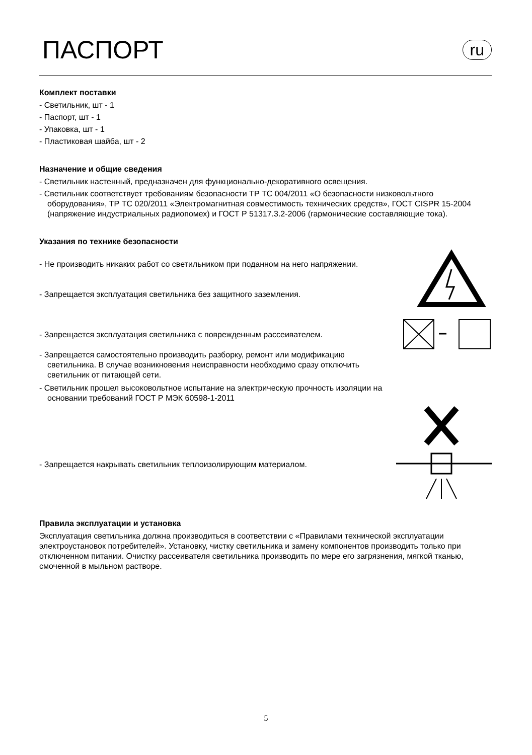ПАСПОРТ
ru
Комплект поставки
- Светильник, шт - 1
- Паспорт, шт - 1
- Упаковка, шт - 1
- Пластиковая шайба, шт - 2
Назначение и общие сведения
- Светильник настенный, предназначен для функционально-декоративного освещения.
- Светильник соответствует требованиям безопасности ТР ТС 004/2011 «О безопасности низковольтного оборудования», ТР ТС 020/2011 «Электромагнитная совместимость технических средств», ГОСТ CISPR 15-2004 (напряжение индустриальных радиопомех) и ГОСТ Р 51317.3.2-2006 (гармонические составляющие тока).
Указания по технике безопасности
- Не производить никаких работ со светильником при поданном на него напряжении.
- Запрещается эксплуатация светильника без защитного заземления.
- Запрещается эксплуатация светильника с поврежденным рассеивателем.
- Запрещается самостоятельно производить разборку, ремонт или модификацию светильника. В случае возникновения неисправности необходимо сразу отключить светильник от питающей сети.
- Светильник прошел высоковольтное испытание на электрическую прочность изоляции на основании требований ГОСТ Р МЭК 60598-1-2011
- Запрещается накрывать светильник теплоизолирующим материалом.
Правила эксплуатации и установка
Эксплуатация светильника должна производиться в соответствии с «Правилами технической эксплуатации электроустановок потребителей». Установку, чистку светильника и замену компонентов производить только при отключенном питании. Очистку рассеивателя светильника производить по мере его загрязнения, мягкой тканью, смоченной в мыльном растворе.
5